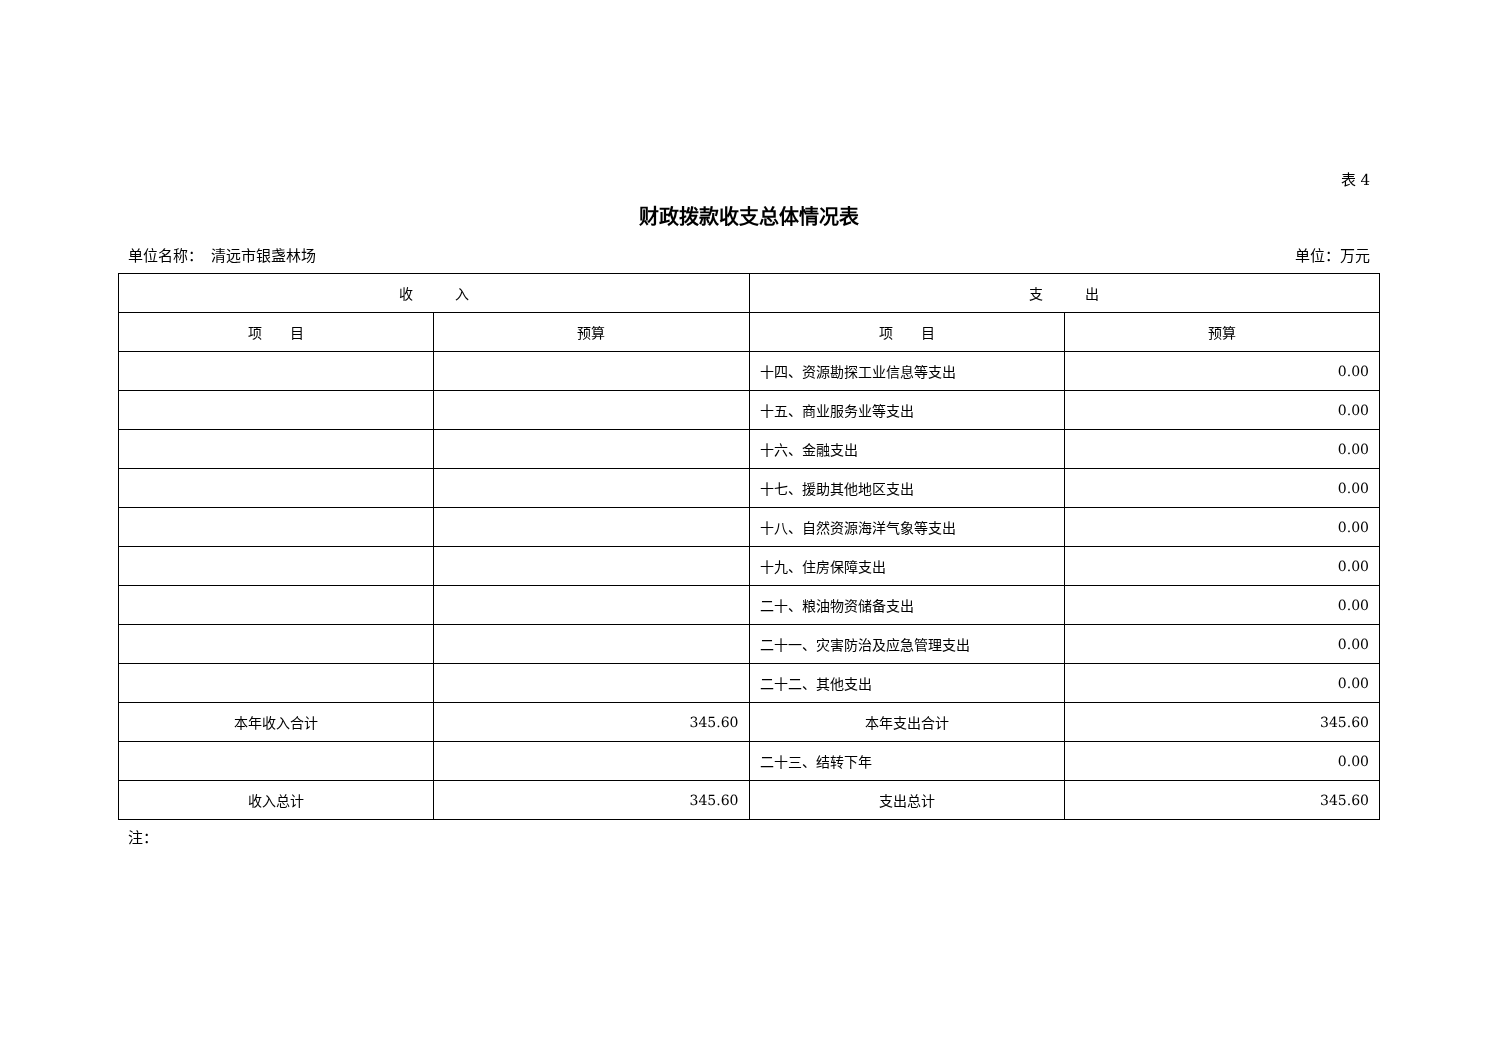表 4
财政拨款收支总体情况表
单位名称：　清远市银盏林场 单位：万元
| 收 入 | | 支 出 | |
| --- | --- | --- | --- |
| 项 目 | 预算 | 项 目 | 预算 |
| | | 十四、资源勘探工业信息等支出 | 0.00 |
| | | 十五、商业服务业等支出 | 0.00 |
| | | 十六、金融支出 | 0.00 |
| | | 十七、援助其他地区支出 | 0.00 |
| | | 十八、自然资源海洋气象等支出 | 0.00 |
| | | 十九、住房保障支出 | 0.00 |
| | | 二十、粮油物资储备支出 | 0.00 |
| | | 二十一、灾害防治及应急管理支出 | 0.00 |
| | | 二十二、其他支出 | 0.00 |
| 本年收入合计 | 345.60 | 本年支出合计 | 345.60 |
| | | 二十三、结转下年 | 0.00 |
| 收入总计 | 345.60 | 支出总计 | 345.60 |
注：